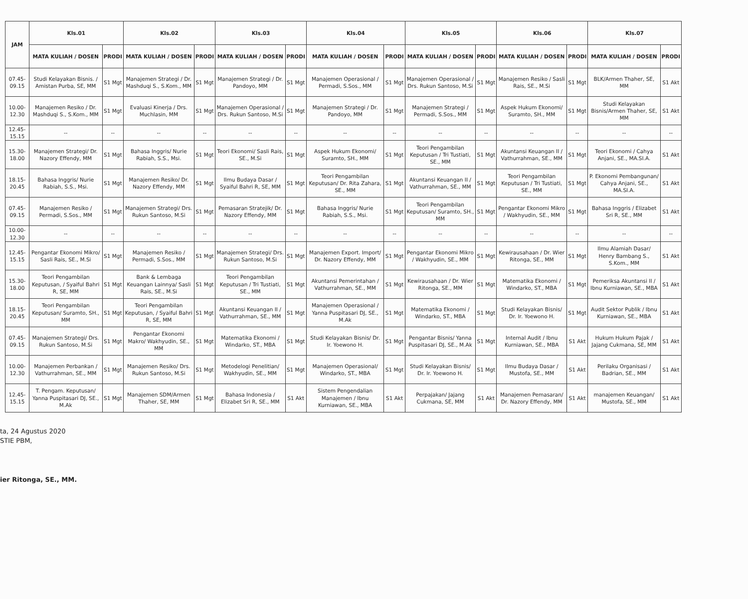| JAM | Kls.01 | | Kls.02 | | Kls.03 | | Kls.04 | | Kls.05 | | Kls.06 | | Kls.07 | |
| --- | --- | --- | --- | --- | --- | --- | --- | --- | --- | --- | --- | --- | --- | --- |
| | MATA KULIAH / DOSEN | PRODI | MATA KULIAH / DOSEN | PRODI | MATA KULIAH / DOSEN | PRODI | MATA KULIAH / DOSEN | PRODI | MATA KULIAH / DOSEN | PRODI | MATA KULIAH / DOSEN | PRODI | MATA KULIAH / DOSEN | PRODI |
| 07.45-09.15 | Studi Kelayakan Bisnis. / Amistan Purba, SE, MM | S1 Mgt | Manajemen Strategi / Dr. Mashduqi S., S.Kom., MM | S1 Mgt | Manajemen Strategi / Dr. Pandoyo, MM | S1 Mgt | Manajemen Operasional / Permadi, S.Sos., MM | S1 Mgt | Manajemen Operasional / Drs. Rukun Santoso, M.Si | S1 Mgt | Manajemen Resiko / Sasli Rais, SE., M.Si | S1 Mgt | BLK/Armen Thaher, SE, MM | S1 Akt |
| 10.00-12.30 | Manajemen Resiko / Dr. Mashduqi S., S.Kom., MM | S1 Mgt | Evaluasi Kinerja / Drs. Muchlasin, MM | S1 Mgt | Manajemen Operasional / Drs. Rukun Santoso, M.Si | S1 Mgt | Manajemen Strategi / Dr. Pandoyo, MM | S1 Mgt | Manajemen Strategi / Permadi, S.Sos., MM | S1 Mgt | Aspek Hukum Ekonomi/ Suramto, SH., MM | S1 Mgt | Studi Kelayakan Bisnis/Armen Thaher, SE, MM | S1 Akt |
| 12.45-15.15 | -- | -- | -- | -- | -- | -- | -- | -- | -- | -- | -- | -- | -- | -- |
| 15.30-18.00 | Manajemen Strategi/ Dr. Nazory Effendy, MM | S1 Mgt | Bahasa Inggris/ Nurie Rabiah, S.S., Msi. | S1 Mgt | Teori Ekonomi/ Sasli Rais, SE., M.Si | S1 Mgt | Aspek Hukum Ekonomi/ Suramto, SH., MM | S1 Mgt | Teori Pengambilan Keputusan / Tri Tustiati, SE., MM | S1 Mgt | Akuntansi Keuangan II / Vathurrahman, SE., MM | S1 Mgt | Teori Ekonomi / Cahya Anjani, SE., MA.SI.A. | S1 Akt |
| 18.15-20.45 | Bahasa Inggris/ Nurie Rabiah, S.S., Msi. | S1 Mgt | Manajemen Resiko/ Dr. Nazory Effendy, MM | S1 Mgt | Ilmu Budaya Dasar / Syaiful Bahri R, SE, MM | S1 Mgt | Teori Pengambilan Keputusan/ Dr. Rita Zahara, SE., MM | S1 Mgt | Akuntansi Keuangan II / Vathurrahman, SE., MM | S1 Mgt | Teori Pengambilan Keputusan / Tri Tustiati, SE., MM | S1 Mgt | P. Ekonomi Pembangunan/ Cahya Anjani, SE., MA.SI.A. | S1 Akt |
| 07.45-09.15 | Manajemen Resiko / Permadi, S.Sos., MM | S1 Mgt | Manajemen Strategi/ Drs. Rukun Santoso, M.Si | S1 Mgt | Pemasaran Stratejik/ Dr. Nazory Effendy, MM | S1 Mgt | Bahasa Inggris/ Nurie Rabiah, S.S., Msi. | S1 Mgt | Teori Pengambilan Keputusan/ Suramto, SH., MM | S1 Mgt | Pengantar Ekonomi Mikro / Wakhyudin, SE., MM | S1 Mgt | Bahasa Inggris / Elizabet Sri R, SE., MM | S1 Akt |
| 10.00-12.30 | -- | -- | -- | -- | -- | -- | -- | -- | -- | -- | -- | -- | -- | -- |
| 12.45-15.15 | Pengantar Ekonomi Mikro/ Sasli Rais, SE., M.Si | S1 Mgt | Manajemen Resiko / Permadi, S.Sos., MM | S1 Mgt | Manajemen Strategi/ Drs. Rukun Santoso, M.Si | S1 Mgt | Manajemen Export. Import/ Dr. Nazory Effendy, MM | S1 Mgt | Pengantar Ekonomi Mikro / Wakhyudin, SE., MM | S1 Mgt | Kewirausahaan / Dr. Wier Ritonga, SE., MM | S1 Mgt | Ilmu Alamiah Dasar/ Henry Bambang S., S.Kom., MM | S1 Akt |
| 15.30-18.00 | Teori Pengambilan Keputusan, / Syaiful Bahri R, SE, MM | S1 Mgt | Bank & Lembaga Keuangan Lainnya/ Sasli Rais, SE., M.Si | S1 Mgt | Teori Pengambilan Keputusan / Tri Tustiati, SE., MM | S1 Mgt | Akuntansi Pemerintahan / Vathurrahman, SE., MM | S1 Mgt | Kewirausahaan / Dr. Wier Ritonga, SE., MM | S1 Mgt | Matematika Ekonomi / Windarko, ST., MBA | S1 Mgt | Pemeriksa Akuntansi II / Ibnu Kurniawan, SE., MBA | S1 Akt |
| 18.15-20.45 | Teori Pengambilan Keputusan/ Suramto, SH., MM | S1 Mgt | Teori Pengambilan Keputusan, / Syaiful Bahri R, SE, MM | S1 Mgt | Akuntansi Keuangan II / Vathurrahman, SE., MM | S1 Mgt | Manajemen Operasional / Yanna Puspitasari DJ, SE., M.Ak | S1 Mgt | Matematika Ekonomi / Windarko, ST., MBA | S1 Mgt | Studi Kelayakan Bisnis/ Dr. Ir. Yoewono H. | S1 Mgt | Audit Sektor Publik / Ibnu Kurniawan, SE., MBA | S1 Akt |
| 07.45-09.15 | Manajemen Strategi/ Drs. Rukun Santoso, M.Si | S1 Mgt | Pengantar Ekonomi Makro/ Wakhyudin, SE., MM | S1 Mgt | Matematika Ekonomi / Windarko, ST., MBA | S1 Mgt | Studi Kelayakan Bisnis/ Dr. Ir. Yoewono H. | S1 Mgt | Pengantar Bisnis/ Yanna Puspitasari DJ, SE., M.Ak | S1 Mgt | Internal Audit / Ibnu Kurniawan, SE., MBA | S1 Akt | Hukum Hukum Pajak / Jajang Cukmana, SE, MM | S1 Akt |
| 10.00-12.30 | Manajemen Perbankan / Vathurrahman, SE., MM | S1 Mgt | Manajemen Resiko/ Drs. Rukun Santoso, M.Si | S1 Mgt | Metodelogi Penelitian/ Wakhyudin, SE., MM | S1 Mgt | Manajemen Operasional/ Windarko, ST., MBA | S1 Mgt | Studi Kelayakan Bisnis/ Dr. Ir. Yoewono H. | S1 Mgt | Ilmu Budaya Dasar / Mustofa, SE., MM | S1 Akt | Perilaku Organisasi / Badrian, SE., MM | S1 Akt |
| 12.45-15.15 | T. Pengam. Keputusan/ Yanna Puspitasari DJ, SE., M.Ak | S1 Mgt | Manajemen SDM/Armen Thaher, SE, MM | S1 Mgt | Bahasa Indonesia / Elizabet Sri R, SE., MM | S1 Akt | Sistem Pengendalian Manajemen / Ibnu Kurniawan, SE., MBA | S1 Akt | Perpajakan/ Jajang Cukmana, SE, MM | S1 Akt | Manajemen Pemasaran/ Dr. Nazory Effendy, MM | S1 Akt | manajemen Keuangan/ Mustofa, SE., MM | S1 Akt |
ta, 24 Agustus 2020
STIE PBM,
ier Ritonga, SE., MM.